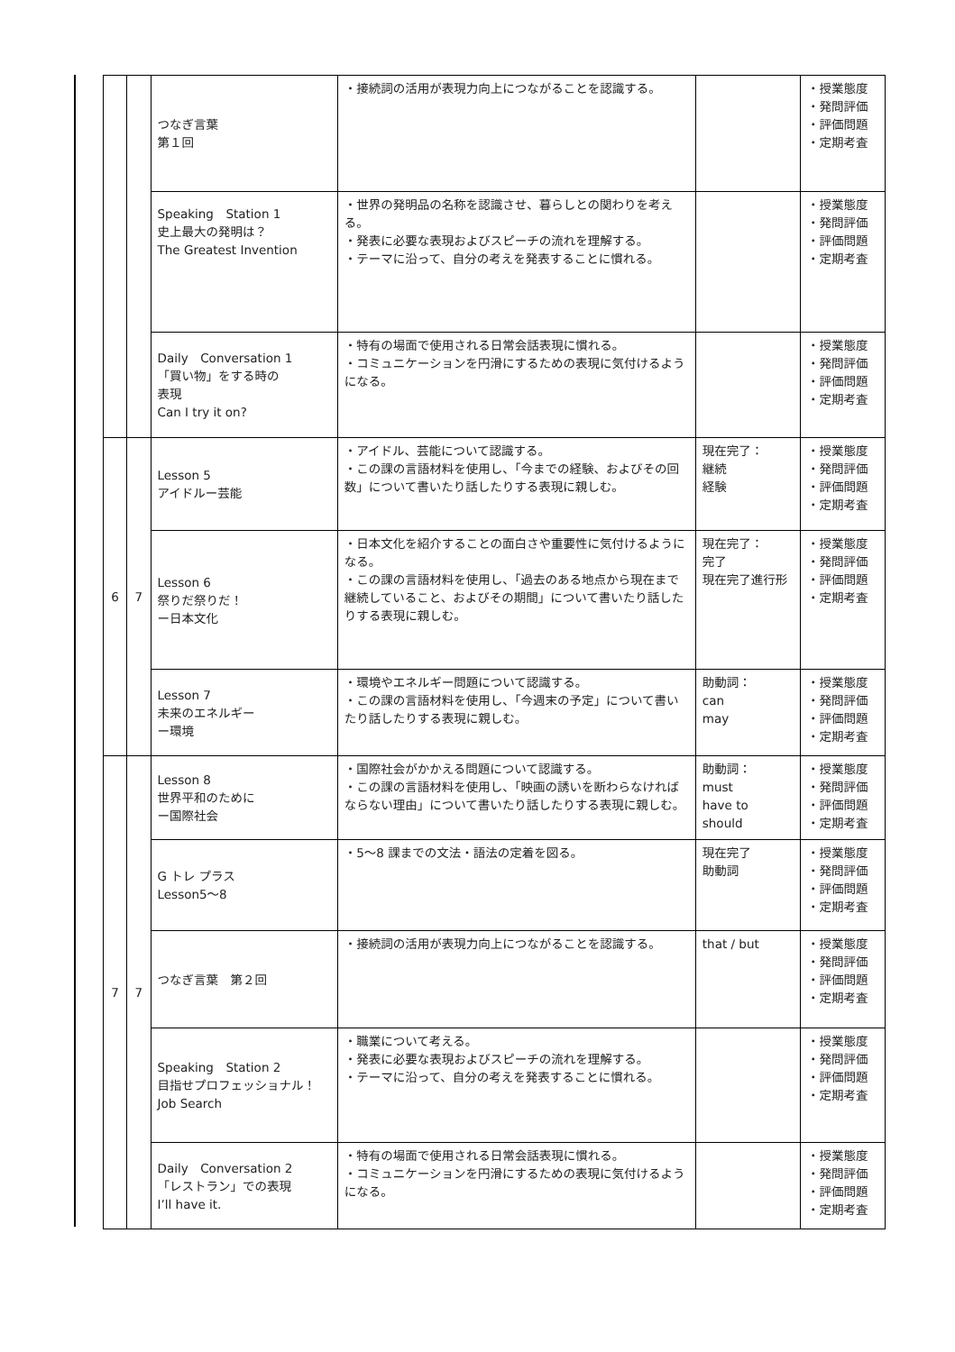| | | つなぎ言葉 第１回 | ・接続詞の活用が表現力向上につながることを認識する。 | | ・授業態度 ・発問評価 ・評価問題 ・定期考査 |
| | | Speaking Station 1 史上最大の発明は？ The Greatest Invention | ・世界の発明品の名称を認識させ、暮らしとの関わりを考える。 ・発表に必要な表現およびスピーチの流れを理解する。 ・テーマに沿って、自分の考えを発表することに慣れる。 | | ・授業態度 ・発問評価 ・評価問題 ・定期考査 |
| | | Daily Conversation 1 「買い物」をする時の 表現 Can I try it on? | ・特有の場面で使用される日常会話表現に慣れる。 ・コミュニケーションを円滑にするための表現に気付けるようになる。 | | ・授業態度 ・発問評価 ・評価問題 ・定期考査 |
| 6 | 7 | Lesson 5 アイドルー芸能 | ・アイドル、芸能について認識する。 ・この課の言語材料を使用し、「今までの経験、およびその回数」について書いたり話したりする表現に親しむ。 | 現在完了： 継続 経験 | ・授業態度 ・発問評価 ・評価問題 ・定期考査 |
| | | Lesson 6 祭りだ祭りだ！ ー日本文化 | ・日本文化を紹介することの面白さや重要性に気付けるようになる。 ・この課の言語材料を使用し、「過去のある地点から現在まで継続していること、およびその期間」について書いたり話したりする表現に親しむ。 | 現在完了： 完了 現在完了進行形 | ・授業態度 ・発問評価 ・評価問題 ・定期考査 |
| | | Lesson 7 未来のエネルギー ー環境 | ・環境やエネルギー問題について認識する。 ・この課の言語材料を使用し、「今週末の予定」について書いたり話したりする表現に親しむ。 | 助動詞： can may | ・授業態度 ・発問評価 ・評価問題 ・定期考査 |
| 7 | 7 | Lesson 8 世界平和のために ー国際社会 | ・国際社会がかかえる問題について認識する。 ・この課の言語材料を使用し、「映画の誘いを断わらなければならない理由」について書いたり話したりする表現に親しむ。 | 助動詞： must have to should | ・授業態度 ・発問評価 ・評価問題 ・定期考査 |
| | | G トレ プラス Lesson5〜8 | ・5〜8 課までの文法・語法の定着を図る。 | 現在完了 助動詞 | ・授業態度 ・発問評価 ・評価問題 ・定期考査 |
| | | つなぎ言葉 第２回 | ・接続詞の活用が表現力向上につながることを認識する。 | that / but | ・授業態度 ・発問評価 ・評価問題 ・定期考査 |
| | | Speaking Station 2 目指せプロフェッショナル！ Job Search | ・職業について考える。 ・発表に必要な表現およびスピーチの流れを理解する。 ・テーマに沿って、自分の考えを発表することに慣れる。 | | ・授業態度 ・発問評価 ・評価問題 ・定期考査 |
| | | Daily Conversation 2 「レストラン」での表現 I’ll have it. | ・特有の場面で使用される日常会話表現に慣れる。 ・コミュニケーションを円滑にするための表現に気付けるようになる。 | | ・授業態度 ・発問評価 ・評価問題 ・定期考査 |